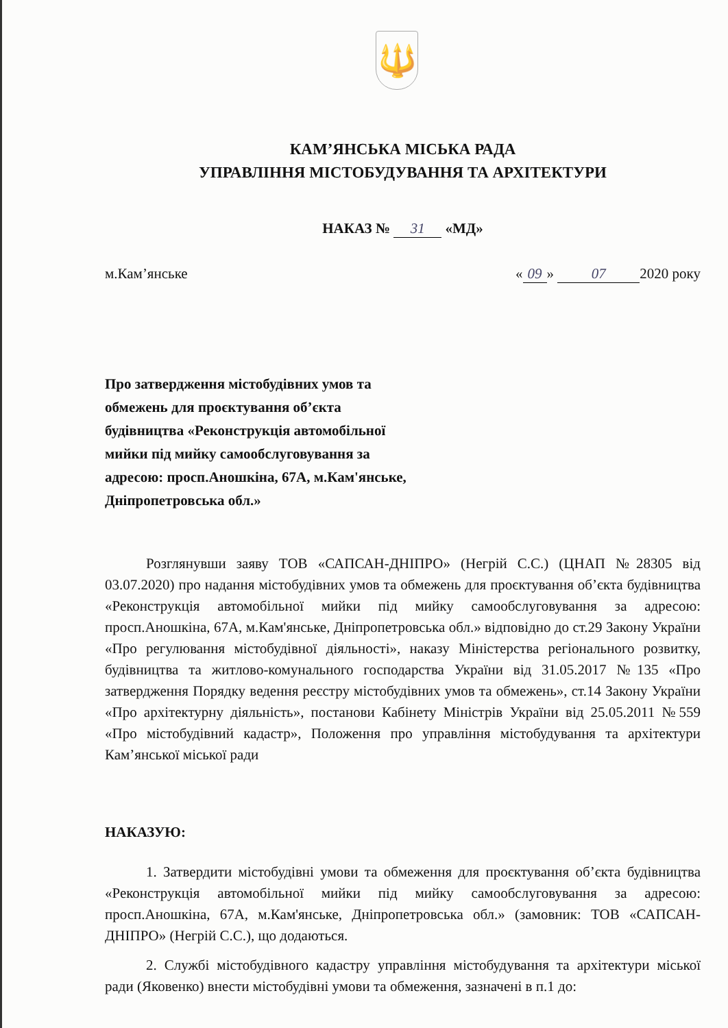🔱
КАМ’ЯНСЬКА МІСЬКА РАДА
УПРАВЛІННЯ МІСТОБУДУВАННЯ ТА АРХІТЕКТУРИ
НАКАЗ № 31 «МД»
м.Кам’янське « 09 » 07 2020 року
Про затвердження містобудівних умов та обмежень для проєктування об’єкта будівництва «Реконструкція автомобільної мийки під мийку самообслуговування за адресою: просп.Аношкіна, 67А, м.Кам'янське, Дніпропетровська обл.»
Розглянувши заяву ТОВ «САПСАН-ДНІПРО» (Негрій С.С.) (ЦНАП №28305 від 03.07.2020) про надання містобудівних умов та обмежень для проєктування об’єкта будівництва «Реконструкція автомобільної мийки під мийку самообслуговування за адресою: просп.Аношкіна, 67А, м.Кам'янське, Дніпропетровська обл.» відповідно до ст.29 Закону України «Про регулювання містобудівної діяльності», наказу Міністерства регіонального розвитку, будівництва та житлово-комунального господарства України від 31.05.2017 №135 «Про затвердження Порядку ведення реєстру містобудівних умов та обмежень», ст.14 Закону України «Про архітектурну діяльність», постанови Кабінету Міністрів України від 25.05.2011 №559 «Про містобудівний кадастр», Положення про управління містобудування та архітектури Кам’янської міської ради
НАКАЗУЮ:
1. Затвердити містобудівні умови та обмеження для проєктування об’єкта будівництва «Реконструкція автомобільної мийки під мийку самообслуговування за адресою: просп.Аношкіна, 67А, м.Кам'янське, Дніпропетровська обл.» (замовник: ТОВ «САПСАН-ДНІПРО» (Негрій С.С.), що додаються.
2. Службі містобудівного кадастру управління містобудування та архітектури міської ради (Яковенко) внести містобудівні умови та обмеження, зазначені в п.1 до: